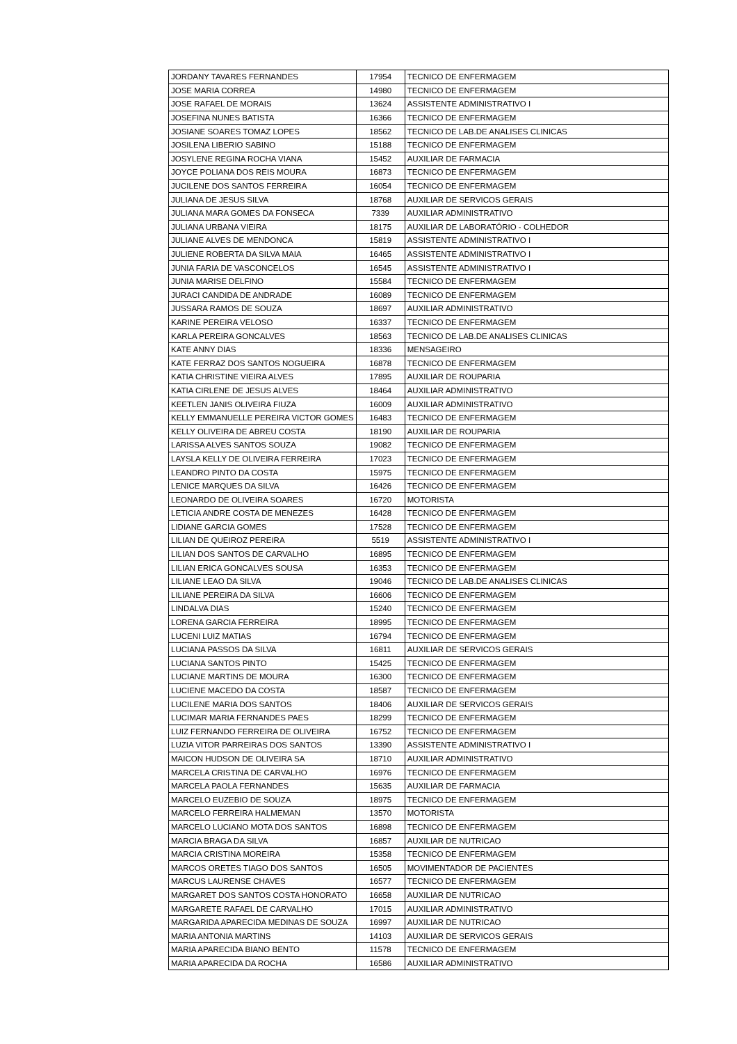| JORDANY TAVARES FERNANDES | 17954 | TECNICO DE ENFERMAGEM |
| JOSE MARIA CORREA | 14980 | TECNICO DE ENFERMAGEM |
| JOSE RAFAEL DE MORAIS | 13624 | ASSISTENTE ADMINISTRATIVO I |
| JOSEFINA NUNES BATISTA | 16366 | TECNICO DE ENFERMAGEM |
| JOSIANE SOARES TOMAZ LOPES | 18562 | TECNICO DE LAB.DE ANALISES CLINICAS |
| JOSILENA LIBERIO SABINO | 15188 | TECNICO DE ENFERMAGEM |
| JOSYLENE REGINA ROCHA VIANA | 15452 | AUXILIAR DE FARMACIA |
| JOYCE POLIANA DOS REIS MOURA | 16873 | TECNICO DE ENFERMAGEM |
| JUCILENE DOS SANTOS FERREIRA | 16054 | TECNICO DE ENFERMAGEM |
| JULIANA DE JESUS SILVA | 18768 | AUXILIAR DE SERVICOS GERAIS |
| JULIANA MARA GOMES DA FONSECA | 7339 | AUXILIAR ADMINISTRATIVO |
| JULIANA URBANA VIEIRA | 18175 | AUXILIAR DE LABORATÓRIO - COLHEDOR |
| JULIANE ALVES DE MENDONCA | 15819 | ASSISTENTE ADMINISTRATIVO I |
| JULIENE ROBERTA DA SILVA MAIA | 16465 | ASSISTENTE ADMINISTRATIVO I |
| JUNIA FARIA DE VASCONCELOS | 16545 | ASSISTENTE ADMINISTRATIVO I |
| JUNIA MARISE DELFINO | 15584 | TECNICO DE ENFERMAGEM |
| JURACI CANDIDA DE ANDRADE | 16089 | TECNICO DE ENFERMAGEM |
| JUSSARA RAMOS DE SOUZA | 18697 | AUXILIAR ADMINISTRATIVO |
| KARINE PEREIRA VELOSO | 16337 | TECNICO DE ENFERMAGEM |
| KARLA PEREIRA GONCALVES | 18563 | TECNICO DE LAB.DE ANALISES CLINICAS |
| KATE ANNY DIAS | 18336 | MENSAGEIRO |
| KATE FERRAZ DOS SANTOS NOGUEIRA | 16878 | TECNICO DE ENFERMAGEM |
| KATIA CHRISTINE VIEIRA ALVES | 17895 | AUXILIAR DE ROUPARIA |
| KATIA CIRLENE DE JESUS ALVES | 18464 | AUXILIAR ADMINISTRATIVO |
| KEETLEN JANIS OLIVEIRA FIUZA | 16009 | AUXILIAR ADMINISTRATIVO |
| KELLY EMMANUELLE PEREIRA VICTOR GOMES | 16483 | TECNICO DE ENFERMAGEM |
| KELLY OLIVEIRA DE ABREU COSTA | 18190 | AUXILIAR DE ROUPARIA |
| LARISSA ALVES SANTOS SOUZA | 19082 | TECNICO DE ENFERMAGEM |
| LAYSLA KELLY DE OLIVEIRA FERREIRA | 17023 | TECNICO DE ENFERMAGEM |
| LEANDRO PINTO DA COSTA | 15975 | TECNICO DE ENFERMAGEM |
| LENICE MARQUES DA SILVA | 16426 | TECNICO DE ENFERMAGEM |
| LEONARDO DE OLIVEIRA SOARES | 16720 | MOTORISTA |
| LETICIA ANDRE COSTA DE MENEZES | 16428 | TECNICO DE ENFERMAGEM |
| LIDIANE GARCIA GOMES | 17528 | TECNICO DE ENFERMAGEM |
| LILIAN DE QUEIROZ PEREIRA | 5519 | ASSISTENTE ADMINISTRATIVO I |
| LILIAN DOS SANTOS DE CARVALHO | 16895 | TECNICO DE ENFERMAGEM |
| LILIAN ERICA GONCALVES SOUSA | 16353 | TECNICO DE ENFERMAGEM |
| LILIANE LEAO DA SILVA | 19046 | TECNICO DE LAB.DE ANALISES CLINICAS |
| LILIANE PEREIRA DA SILVA | 16606 | TECNICO DE ENFERMAGEM |
| LINDALVA DIAS | 15240 | TECNICO DE ENFERMAGEM |
| LORENA GARCIA FERREIRA | 18995 | TECNICO DE ENFERMAGEM |
| LUCENI LUIZ MATIAS | 16794 | TECNICO DE ENFERMAGEM |
| LUCIANA PASSOS DA SILVA | 16811 | AUXILIAR DE SERVICOS GERAIS |
| LUCIANA SANTOS PINTO | 15425 | TECNICO DE ENFERMAGEM |
| LUCIANE MARTINS DE MOURA | 16300 | TECNICO DE ENFERMAGEM |
| LUCIENE MACEDO DA COSTA | 18587 | TECNICO DE ENFERMAGEM |
| LUCILENE MARIA DOS SANTOS | 18406 | AUXILIAR DE SERVICOS GERAIS |
| LUCIMAR MARIA FERNANDES PAES | 18299 | TECNICO DE ENFERMAGEM |
| LUIZ FERNANDO FERREIRA DE OLIVEIRA | 16752 | TECNICO DE ENFERMAGEM |
| LUZIA VITOR PARREIRAS DOS SANTOS | 13390 | ASSISTENTE ADMINISTRATIVO I |
| MAICON HUDSON DE OLIVEIRA SA | 18710 | AUXILIAR ADMINISTRATIVO |
| MARCELA CRISTINA DE CARVALHO | 16976 | TECNICO DE ENFERMAGEM |
| MARCELA PAOLA FERNANDES | 15635 | AUXILIAR DE FARMACIA |
| MARCELO EUZEBIO DE SOUZA | 18975 | TECNICO DE ENFERMAGEM |
| MARCELO FERREIRA HALMEMAN | 13570 | MOTORISTA |
| MARCELO LUCIANO MOTA DOS SANTOS | 16898 | TECNICO DE ENFERMAGEM |
| MARCIA BRAGA DA SILVA | 16857 | AUXILIAR DE NUTRICAO |
| MARCIA CRISTINA MOREIRA | 15358 | TECNICO DE ENFERMAGEM |
| MARCOS ORETES TIAGO DOS SANTOS | 16505 | MOVIMENTADOR DE PACIENTES |
| MARCUS LAURENSE CHAVES | 16577 | TECNICO DE ENFERMAGEM |
| MARGARET DOS SANTOS COSTA HONORATO | 16658 | AUXILIAR DE NUTRICAO |
| MARGARETE RAFAEL DE CARVALHO | 17015 | AUXILIAR ADMINISTRATIVO |
| MARGARIDA APARECIDA MEDINAS DE SOUZA | 16997 | AUXILIAR DE NUTRICAO |
| MARIA ANTONIA MARTINS | 14103 | AUXILIAR DE SERVICOS GERAIS |
| MARIA APARECIDA BIANO BENTO | 11578 | TECNICO DE ENFERMAGEM |
| MARIA APARECIDA DA ROCHA | 16586 | AUXILIAR ADMINISTRATIVO |